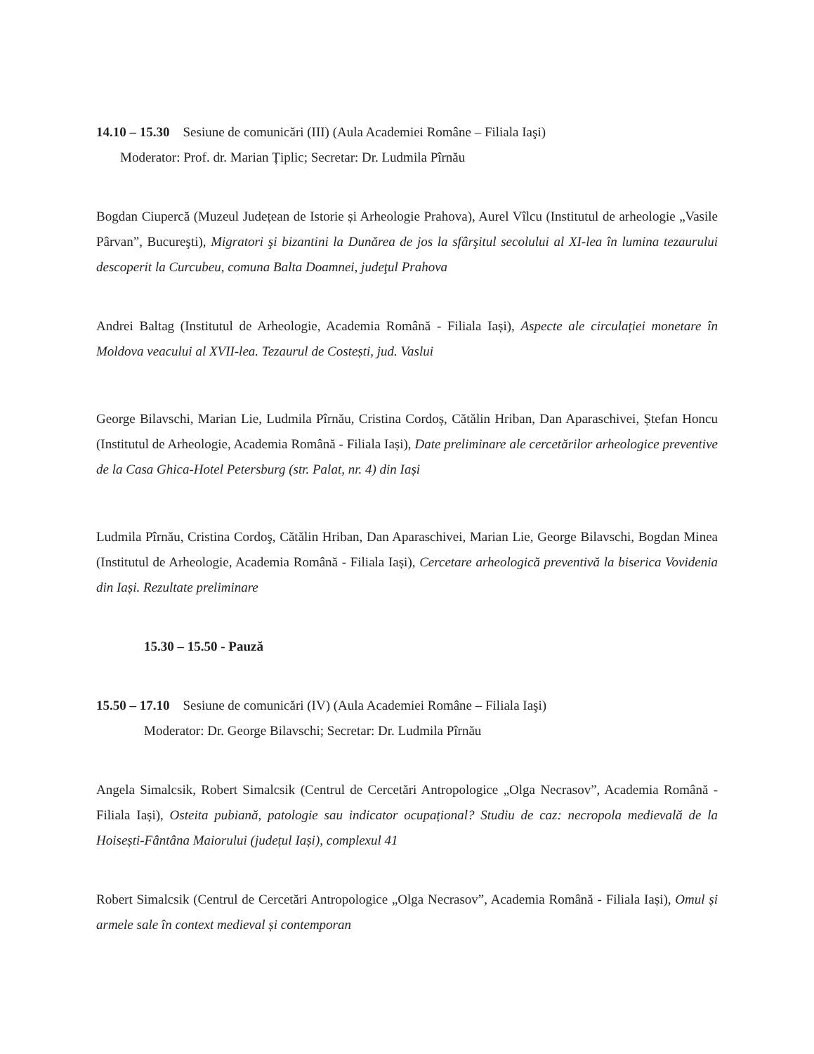14.10 – 15.30 Sesiune de comunicări (III) (Aula Academiei Române – Filiala Iaşi)
Moderator: Prof. dr. Marian Țiplic; Secretar: Dr. Ludmila Pîrnău
Bogdan Ciupercă (Muzeul Județean de Istorie și Arheologie Prahova), Aurel Vîlcu (Institutul de arheologie „Vasile Pârvan”, Bucureşti), Migratori şi bizantini la Dunărea de jos la sfârşitul secolului al XI-lea în lumina tezaurului descoperit la Curcubeu, comuna Balta Doamnei, judeţul Prahova
Andrei Baltag (Institutul de Arheologie, Academia Română - Filiala Iași), Aspecte ale circulației monetare în Moldova veacului al XVII-lea. Tezaurul de Costești, jud. Vaslui
George Bilavschi, Marian Lie, Ludmila Pîrnău, Cristina Cordoș, Cătălin Hriban, Dan Aparaschivei, Ștefan Honcu (Institutul de Arheologie, Academia Română - Filiala Iași), Date preliminare ale cercetărilor arheologice preventive de la Casa Ghica-Hotel Petersburg (str. Palat, nr. 4) din Iași
Ludmila Pîrnău, Cristina Cordoş, Cătălin Hriban, Dan Aparaschivei, Marian Lie, George Bilavschi, Bogdan Minea (Institutul de Arheologie, Academia Română - Filiala Iași), Cercetare arheologică preventivă la biserica Vovidenia din Iași. Rezultate preliminare
15.30 – 15.50 - Pauză
15.50 – 17.10 Sesiune de comunicări (IV) (Aula Academiei Române – Filiala Iaşi)
Moderator: Dr. George Bilavschi; Secretar: Dr. Ludmila Pîrnău
Angela Simalcsik, Robert Simalcsik (Centrul de Cercetări Antropologice „Olga Necrasov”, Academia Română - Filiala Iași), Osteita pubiană, patologie sau indicator ocupațional? Studiu de caz: necropola medievală de la Hoisești-Fântâna Maiorului (județul Iași), complexul 41
Robert Simalcsik (Centrul de Cercetări Antropologice „Olga Necrasov”, Academia Română - Filiala Iași), Omul și armele sale în context medieval și contemporan